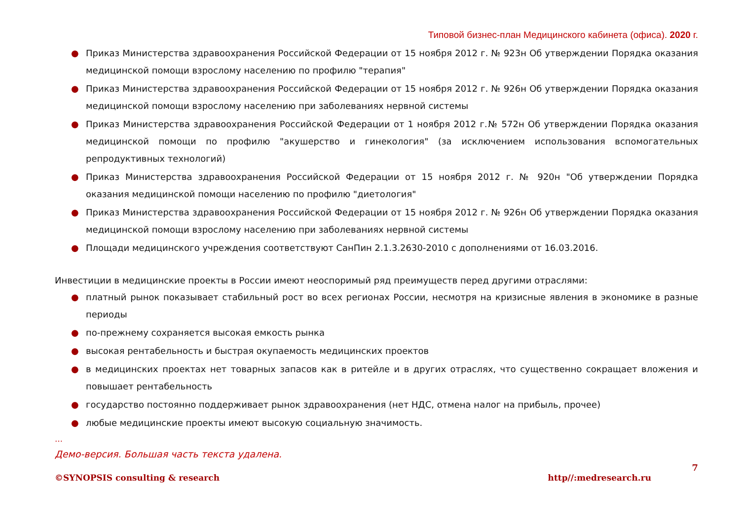Типовой бизнес-план Медицинского кабинета (офиса). 2020 г.
● Приказ Министерства здравоохранения Российской Федерации от 15 ноября 2012 г. № 923н Об утверждении Порядка оказания медицинской помощи взрослому населению по профилю "терапия"
● Приказ Министерства здравоохранения Российской Федерации от 15 ноября 2012 г. № 926н Об утверждении Порядка оказания медицинской помощи взрослому населению при заболеваниях нервной системы
● Приказ Министерства здравоохранения Российской Федерации от 1 ноября 2012 г.№ 572н Об утверждении Порядка оказания медицинской помощи по профилю "акушерство и гинекология" (за исключением использования вспомогательных репродуктивных технологий)
● Приказ Министерства здравоохранения Российской Федерации от 15 ноября 2012 г. № 920н "Об утверждении Порядка оказания медицинской помощи населению по профилю "диетология"
● Приказ Министерства здравоохранения Российской Федерации от 15 ноября 2012 г. № 926н Об утверждении Порядка оказания медицинской помощи взрослому населению при заболеваниях нервной системы
● Площади медицинского учреждения соответствуют СанПин 2.1.3.2630-2010 с дополнениями от 16.03.2016.
Инвестиции в медицинские проекты в России имеют неоспоримый ряд преимуществ перед другими отраслями:
● платный рынок показывает стабильный рост во всех регионах России, несмотря на кризисные явления в экономике в разные периоды
● по-прежнему сохраняется высокая емкость рынка
● высокая рентабельность и быстрая окупаемость медицинских проектов
● в медицинских проектах нет товарных запасов как в ритейле и в других отраслях, что существенно сокращает вложения и повышает рентабельность
● государство постоянно поддерживает рынок здравоохранения (нет НДС, отмена налог на прибыль, прочее)
● любые медицинские проекты имеют высокую социальную значимость.
…
Демо-версия. Большая часть текста удалена.
7
©SYNOPSIS consulting & research http//:medresearch.ru